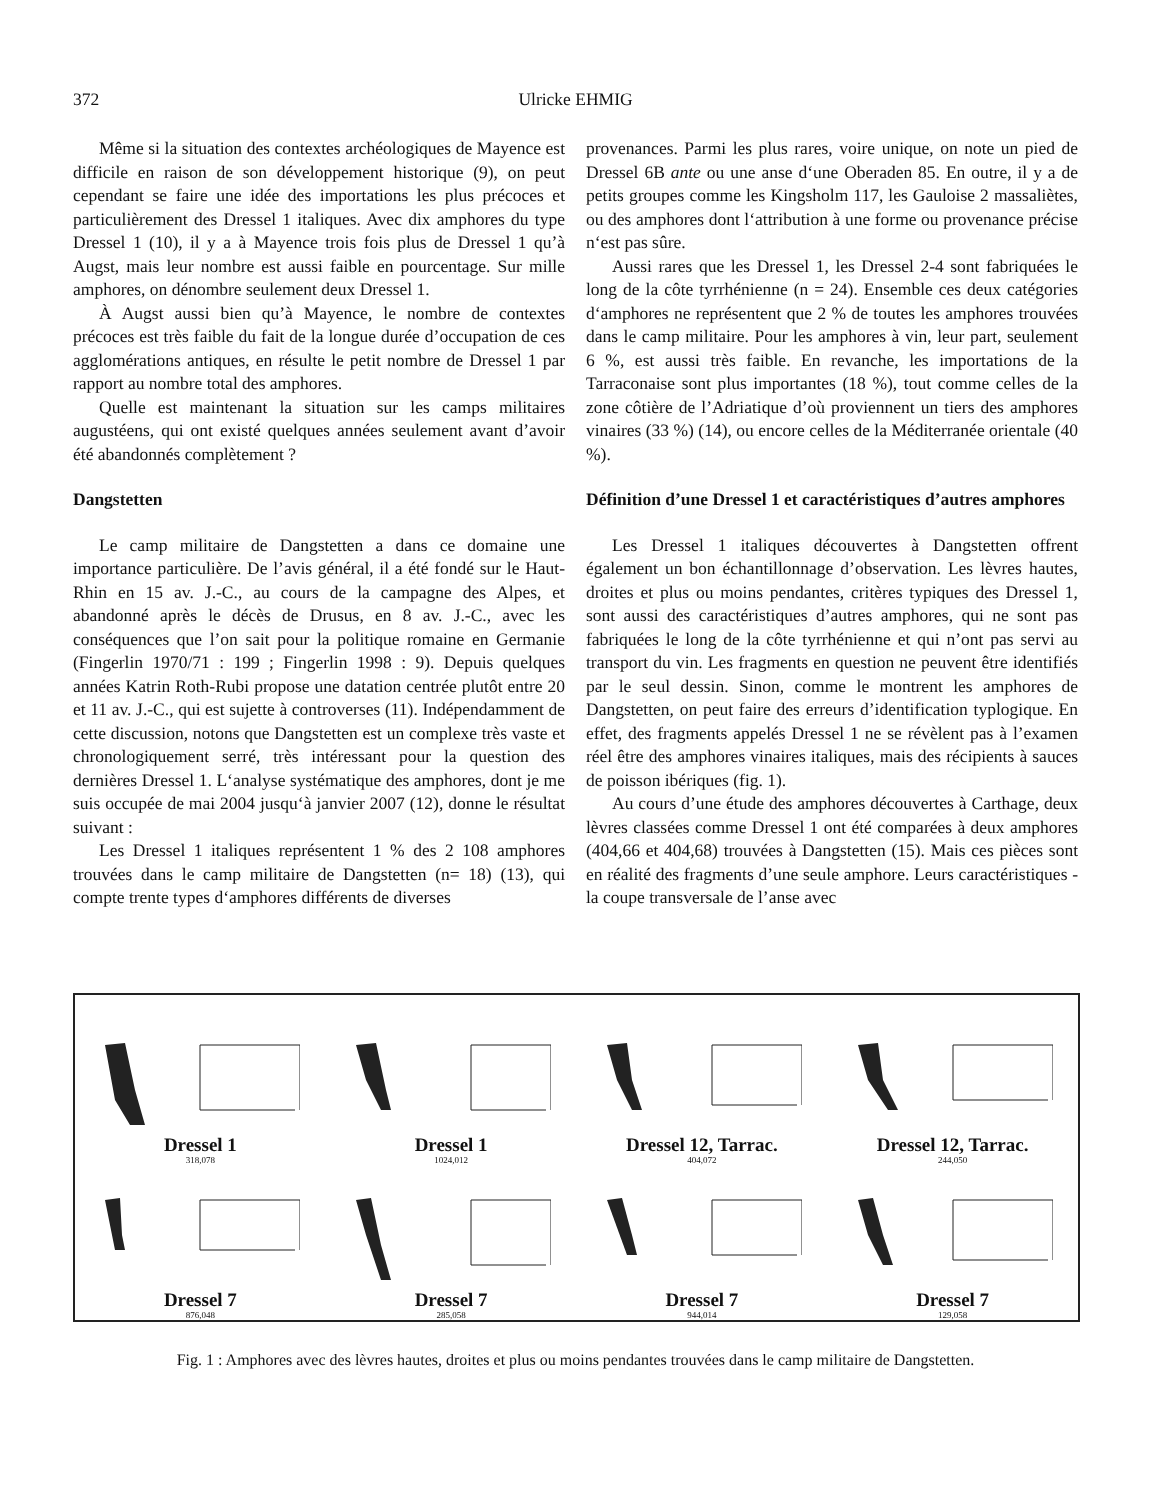372 Ulricke EHMIG
Même si la situation des contextes archéologiques de Mayence est difficile en raison de son développement historique (9), on peut cependant se faire une idée des importations les plus précoces et particulièrement des Dressel 1 italiques. Avec dix amphores du type Dressel 1 (10), il y a à Mayence trois fois plus de Dressel 1 qu’à Augst, mais leur nombre est aussi faible en pourcentage. Sur mille amphores, on dénombre seulement deux Dressel 1.
À Augst aussi bien qu’à Mayence, le nombre de contextes précoces est très faible du fait de la longue durée d’occupation de ces agglomérations antiques, en résulte le petit nombre de Dressel 1 par rapport au nombre total des amphores.
Quelle est maintenant la situation sur les camps militaires augustéens, qui ont existé quelques années seulement avant d’avoir été abandonnés complètement ?
Dangstetten
Le camp militaire de Dangstetten a dans ce domaine une importance particulière. De l’avis général, il a été fondé sur le Haut-Rhin en 15 av. J.-C., au cours de la campagne des Alpes, et abandonné après le décès de Drusus, en 8 av. J.-C., avec les conséquences que l’on sait pour la politique romaine en Germanie (Fingerlin 1970/71 : 199 ; Fingerlin 1998 : 9). Depuis quelques années Katrin Roth-Rubi propose une datation centrée plutôt entre 20 et 11 av. J.-C., qui est sujette à controverses (11). Indépendamment de cette discussion, notons que Dangstetten est un complexe très vaste et chronologiquement serré, très intéressant pour la question des dernières Dressel 1. L‘analyse systématique des amphores, dont je me suis occupée de mai 2004 jusqu‘à janvier 2007 (12), donne le résultat suivant :
Les Dressel 1 italiques représentent 1 % des 2 108 amphores trouvées dans le camp militaire de Dangstetten (n= 18) (13), qui compte trente types d‘amphores différents de diverses
provenances. Parmi les plus rares, voire unique, on note un pied de Dressel 6B ante ou une anse d‘une Oberaden 85. En outre, il y a de petits groupes comme les Kingsholm 117, les Gauloise 2 massaliètes, ou des amphores dont l‘attribution à une forme ou provenance précise n‘est pas sûre.
Aussi rares que les Dressel 1, les Dressel 2-4 sont fabriquées le long de la côte tyrrhénienne (n = 24). Ensemble ces deux catégories d‘amphores ne représentent que 2 % de toutes les amphores trouvées dans le camp militaire. Pour les amphores à vin, leur part, seulement 6 %, est aussi très faible. En revanche, les importations de la Tarraconaise sont plus importantes (18 %), tout comme celles de la zone côtière de l’Adriatique d’où proviennent un tiers des amphores vinaires (33 %) (14), ou encore celles de la Méditerranée orientale (40 %).
Définition d’une Dressel 1 et caractéristiques d’autres amphores
Les Dressel 1 italiques découvertes à Dangstetten offrent également un bon échantillonnage d’observation. Les lèvres hautes, droites et plus ou moins pendantes, critères typiques des Dressel 1, sont aussi des caractéristiques d’autres amphores, qui ne sont pas fabriquées le long de la côte tyrrhénienne et qui n’ont pas servi au transport du vin. Les fragments en question ne peuvent être identifiés par le seul dessin. Sinon, comme le montrent les amphores de Dangstetten, on peut faire des erreurs d’identification typlogique. En effet, des fragments appelés Dressel 1 ne se révèlent pas à l’examen réel être des amphores vinaires italiques, mais des récipients à sauces de poisson ibériques (fig. 1).
Au cours d’une étude des amphores découvertes à Carthage, deux lèvres classées comme Dressel 1 ont été comparées à deux amphores (404,66 et 404,68) trouvées à Dangstetten (15). Mais ces pièces sont en réalité des fragments d’une seule amphore. Leurs caractéristiques - la coupe transversale de l’anse avec
Dressel 1
318,078
Dressel 1
1024,012
Dressel 12, Tarrac.
404,072
Dressel 12, Tarrac.
244,050
Dressel 7
876,048
Dressel 7
285,058
Dressel 7
944,014
Dressel 7
129,058
Fig. 1 : Amphores avec des lèvres hautes, droites et plus ou moins pendantes trouvées dans le camp militaire de Dangstetten.